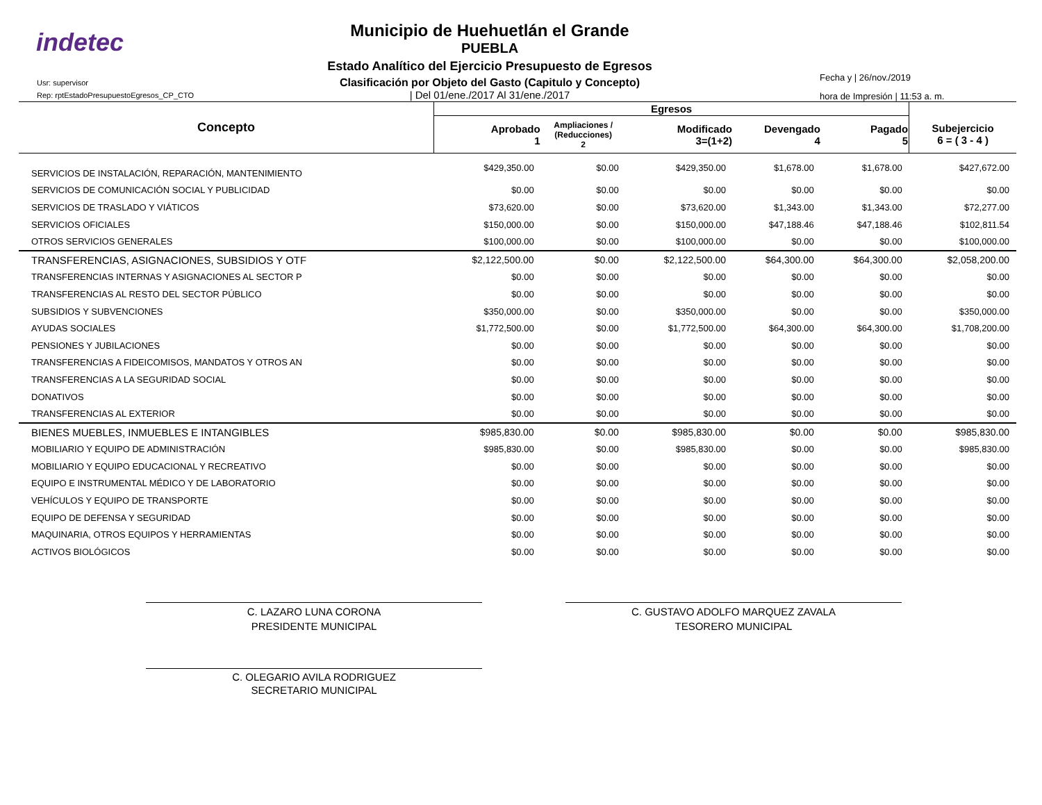indetec
Usr: supervisor
Rep: rptEstadoPresupuestoEgresos_CP_CTO
Municipio de Huehuetlán el Grande
PUEBLA
Estado Analítico del Ejercicio Presupuesto de Egresos
Clasificación por Objeto del Gasto (Capitulo y Concepto)
| Del 01/ene./2017 Al 31/ene./2017
Fecha y | 26/nov./2019
hora de Impresión | 11:53 a. m.
| Concepto | Egresos | | | | | |
| --- | --- | --- | --- | --- | --- | --- |
| | Aprobado 1 | Ampliaciones / (Reducciones) 2 | Modificado 3=(1+2) | Devengado 4 | Pagado 5 | Subejercicio 6 = ( 3 - 4 ) |
| SERVICIOS DE INSTALACIÓN, REPARACIÓN, MANTENIMIENTO | $429,350.00 | $0.00 | $429,350.00 | $1,678.00 | $1,678.00 | $427,672.00 |
| SERVICIOS DE COMUNICACIÓN SOCIAL Y PUBLICIDAD | $0.00 | $0.00 | $0.00 | $0.00 | $0.00 | $0.00 |
| SERVICIOS DE TRASLADO Y VIÁTICOS | $73,620.00 | $0.00 | $73,620.00 | $1,343.00 | $1,343.00 | $72,277.00 |
| SERVICIOS OFICIALES | $150,000.00 | $0.00 | $150,000.00 | $47,188.46 | $47,188.46 | $102,811.54 |
| OTROS SERVICIOS GENERALES | $100,000.00 | $0.00 | $100,000.00 | $0.00 | $0.00 | $100,000.00 |
| TRANSFERENCIAS, ASIGNACIONES, SUBSIDIOS Y OTF | $2,122,500.00 | $0.00 | $2,122,500.00 | $64,300.00 | $64,300.00 | $2,058,200.00 |
| TRANSFERENCIAS INTERNAS Y ASIGNACIONES AL SECTOR P | $0.00 | $0.00 | $0.00 | $0.00 | $0.00 | $0.00 |
| TRANSFERENCIAS AL RESTO DEL SECTOR PÚBLICO | $0.00 | $0.00 | $0.00 | $0.00 | $0.00 | $0.00 |
| SUBSIDIOS Y SUBVENCIONES | $350,000.00 | $0.00 | $350,000.00 | $0.00 | $0.00 | $350,000.00 |
| AYUDAS SOCIALES | $1,772,500.00 | $0.00 | $1,772,500.00 | $64,300.00 | $64,300.00 | $1,708,200.00 |
| PENSIONES Y JUBILACIONES | $0.00 | $0.00 | $0.00 | $0.00 | $0.00 | $0.00 |
| TRANSFERENCIAS A FIDEICOMISOS, MANDATOS Y OTROS AN | $0.00 | $0.00 | $0.00 | $0.00 | $0.00 | $0.00 |
| TRANSFERENCIAS A LA SEGURIDAD SOCIAL | $0.00 | $0.00 | $0.00 | $0.00 | $0.00 | $0.00 |
| DONATIVOS | $0.00 | $0.00 | $0.00 | $0.00 | $0.00 | $0.00 |
| TRANSFERENCIAS AL EXTERIOR | $0.00 | $0.00 | $0.00 | $0.00 | $0.00 | $0.00 |
| BIENES MUEBLES, INMUEBLES E INTANGIBLES | $985,830.00 | $0.00 | $985,830.00 | $0.00 | $0.00 | $985,830.00 |
| MOBILIARIO Y EQUIPO DE ADMINISTRACIÓN | $985,830.00 | $0.00 | $985,830.00 | $0.00 | $0.00 | $985,830.00 |
| MOBILIARIO Y EQUIPO EDUCACIONAL Y RECREATIVO | $0.00 | $0.00 | $0.00 | $0.00 | $0.00 | $0.00 |
| EQUIPO E INSTRUMENTAL MÉDICO Y DE LABORATORIO | $0.00 | $0.00 | $0.00 | $0.00 | $0.00 | $0.00 |
| VEHÍCULOS Y EQUIPO DE TRANSPORTE | $0.00 | $0.00 | $0.00 | $0.00 | $0.00 | $0.00 |
| EQUIPO DE DEFENSA Y SEGURIDAD | $0.00 | $0.00 | $0.00 | $0.00 | $0.00 | $0.00 |
| MAQUINARIA, OTROS EQUIPOS Y HERRAMIENTAS | $0.00 | $0.00 | $0.00 | $0.00 | $0.00 | $0.00 |
| ACTIVOS BIOLÓGICOS | $0.00 | $0.00 | $0.00 | $0.00 | $0.00 | $0.00 |
C. LAZARO LUNA CORONA
PRESIDENTE MUNICIPAL
C. GUSTAVO ADOLFO MARQUEZ ZAVALA
TESORERO MUNICIPAL
C. OLEGARIO AVILA RODRIGUEZ
SECRETARIO MUNICIPAL